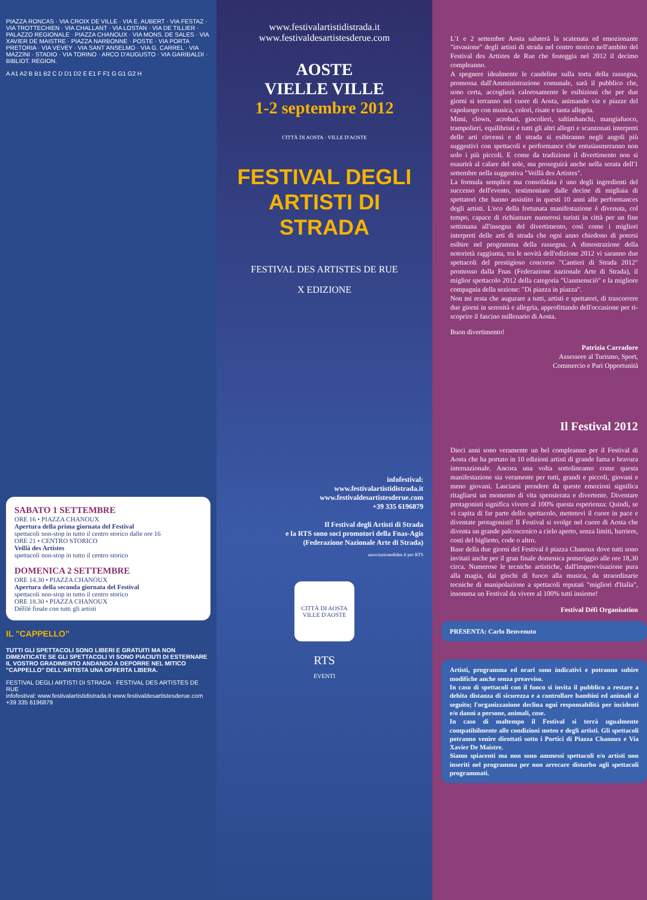PIAZZA RONCAS · VIA CROIX DE VILLE · VIA E. AUBERT · VIA FESTAZ · VIA TROTTECHIEN · VIA CHALLANT · VIA LOSTAN · VIA DE TILLIER · PALAZZO REGIONALE · PIAZZA CHANOUX · VIA MONS. DE SALES · VIA XAVIER DE MAISTRE · PIAZZA NARBONNE · POSTE · VIA PORTA PRETORIA · VIA VEVEY · VIA SANT ANSELMO · VIA G. CARREL · VIA MAZZINI · STADIO · VIA TORINO · ARCO D'AUGUSTO · VIA GARIBALDI · BIBLIOT. REGION.
A A1 A2 B B1 B2 C D D1 D2 E E1 F F1 G G1 G2 H
SABATO 1 SETTEMBRE
ORE 16 • PIAZZA CHANOUX
Apertura della prima giornata del Festival
spettacoli non-stop in tutto il centro storico dalle ore 16
ORE 21 • CENTRO STORICO
Veillà des Artistes
spettacoli non-stop in tutto il centro storico
DOMENICA 2 SETTEMBRE
ORE 14.30 • PIAZZA CHANOUX
Apertura della seconda giornata del Festival
spettacoli non-stop in tutto il centro storico
ORE 18.30 • PIAZZA CHANOUX
Défilé finale con tutti gli artisti
IL "CAPPELLO"
TUTTI GLI SPETTACOLI SONO LIBERI E GRATUITI MA NON DIMENTICATE SE GLI SPETTACOLI VI SONO PIACIUTI DI ESTERNARE IL VOSTRO GRADIMENTO ANDANDO A DEPORRE NEL MITICO "CAPPELLO" DELL'ARTISTA UNA OFFERTA LIBERA.
FESTIVAL DEGLI ARTISTI DI STRADA · FESTIVAL DES ARTISTES DE RUE
infofestival: www.festivalartistidistrada.it www.festivaldesartistesderue.com +39 335 6196879
www.festivalartistidistrada.it
www.festivaldesartistesderue.com
AOSTE
VIELLE VILLE
1-2 septembre 2012
CITTÀ DI AOSTA · VILLE D'AOSTE
FESTIVAL DEGLI ARTISTI DI STRADA
FESTIVAL DES ARTISTES DE RUE
X EDIZIONE
infofestival:
www.festivalartistidistrada.it
www.festivaldesartistesderue.com
+39 335 6196879
Il Festival degli Artisti di Strada
e la RTS sono soci promotori della Fnas-Agis
(Federazione Nazionale Arte di Strada)
associazionedidee.it per RTS
CITTÀ DI AOSTA
VILLE D'AOSTE
RTS
EVENTI
L'1 e 2 settembre Aosta saluterà la scatenata ed emozionante "invasione" degli artisti di strada nel centro storico nell'ambito del Festival des Artistes de Rue che festeggia nel 2012 il decimo compleanno.
A spegnere idealmente le candeline sulla torta della rassegna, promossa dall'Amministrazione comunale, sarà il pubblico che, sono certa, accoglierà calorosamente le esibizioni che per due giorni si terranno nel cuore di Aosta, animando vie e piazze del capoluogo con musica, colori, risate e tanta allegria.
Mimi, clown, acrobati, giocolieri, saltimbanchi, mangiafuoco, trampolieri, equilibristi e tutti gli altri allegri e scanzonati interpreti delle arti circensi e di strada si esibiranno negli angoli più suggestivi con spettacoli e performance che entusiasmeranno non solo i più piccoli. E come da tradizione il divertimento non si esaurirà al calare del sole, ma proseguirà anche nella serata dell'1 settembre nella suggestiva "Veillà des Artistes".
La formula semplice ma consolidata è uno degli ingredienti del successo dell'evento, testimoniato dalle decine di migliaia di spettatori che hanno assistito in questi 10 anni alle performances degli artisti. L'eco della fortunata manifestazione è divenuta, col tempo, capace di richiamare numerosi turisti in città per un fine settimana all'insegna del divertimento, così come i migliori interpreti delle arti di strada che ogni anno chiedono di potersi esibire nel programma della rassegna. A dimostrazione della notorietà raggiunta, tra le novità dell'edizione 2012 vi saranno due spettacoli del prestigioso concorso "Cantieri di Strada 2012" promosso dalla Fnas (Federazione nazionale Arte di Strada), il miglior spettacolo 2012 della categoria "Uanmensciò" e la migliore compagnia della sezione: "Di piazza in piazza".
Non mi resta che augurare a tutti, artisti e spettatori, di trascorrere due giorni in serenità e allegria, approfittando dell'occasione per ri-scoprire il fascino millenario di Aosta.
Buon divertimento!
Patrizia Carradore
Assessore al Turismo, Sport,
Commercio e Pari Opportunità
Il Festival 2012
Dieci anni sono veramente un bel compleanno per il Festival di Aosta che ha portato in 10 edizioni artisti di grande fama e bravura internazionale. Ancora una volta sottolineamo come questa manifestazione sia veramente per tutti, grandi e piccoli, giovani e meno giovani. Lasciarsi prendere da queste emozioni significa ritagliarsi un momento di vita spensierata e divertente. Diventare protagonisti significa vivere al 100% questa esperienza: Quindi, se vi capita di far parte dello spettacolo, mettetevi il cuore in pace e diventate protagonisti! Il Festival si svolge nel cuore di Aosta che diventa un grande palcoscenico a cielo aperto, senza limiti, barriere, costi del biglietto, code o altro.
Base della due giorni del Festival è piazza Chanoux dove tutti sono invitati anche per il gran finale domenica pomeriggio alle ore 18,30 circa. Numerose le tecniche artistiche, dall'improvvisazione pura alla magia, dai giochi di fuoco alla musica, da straordinarie tecniche di manipolazione a spettacoli reputati "migliori d'Italia", insomma un Festival da vivere al 100% tutti insieme!
Festival Défi Organisation
PRESENTA: Carlo Benvenuto
Artisti, programma ed orari sono indicativi e potranno subire modifiche anche senza preavviso.
In caso di spettacoli con il fuoco si invita il pubblico a restare a debita distanza di sicurezza e a controllare bambini ed animali al seguito; l'organizzazione declina ogni responsabilità per incidenti e/o danni a persone, animali, cose.
In caso di maltempo il Festival si terrà ugualmente compatibilmente alle condizioni meteo e degli artisti. Gli spettacoli potranno venire dirottati sotto i Portici di Piazza Chanoux e Via Xavier De Maistre.
Siamo spiacenti ma non sono ammessi spettacoli e/o artisti non inseriti nel programma per non arrecare disturbo agli spettacoli programmati.